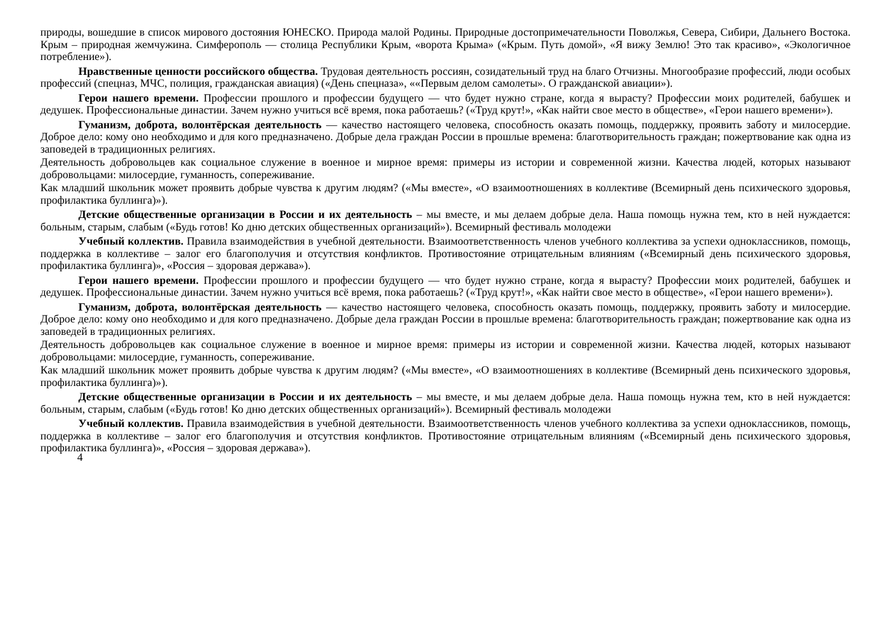природы, вошедшие в список мирового достояния ЮНЕСКО. Природа малой Родины. Природные достопримечательности Поволжья, Севера, Сибири, Дальнего Востока. Крым – природная жемчужина. Симферополь — столица Республики Крым, «ворота Крыма» («Крым. Путь домой», «Я вижу Землю! Это так красиво», «Экологичное потребление»).
Нравственные ценности российского общества. Трудовая деятельность россиян, созидательный труд на благо Отчизны. Многообразие профессий, люди особых профессий (спецназ, МЧС, полиция, гражданская авиация) («День спецназа», ««Первым делом самолеты». О гражданской авиации»).
Герои нашего времени. Профессии прошлого и профессии будущего — что будет нужно стране, когда я вырасту? Профессии моих родителей, бабушек и дедушек. Профессиональные династии. Зачем нужно учиться всё время, пока работаешь? («Труд крут!», «Как найти свое место в обществе», «Герои нашего времени»).
Гуманизм, доброта, волонтёрская деятельность — качество настоящего человека, способность оказать помощь, поддержку, проявить заботу и милосердие. Доброе дело: кому оно необходимо и для кого предназначено. Добрые дела граждан России в прошлые времена: благотворительность граждан; пожертвование как одна из заповедей в традиционных религиях.
Деятельность добровольцев как социальное служение в военное и мирное время: примеры из истории и современной жизни. Качества людей, которых называют добровольцами: милосердие, гуманность, сопереживание.
Как младший школьник может проявить добрые чувства к другим людям? («Мы вместе», «О взаимоотношениях в коллективе (Всемирный день психического здоровья, профилактика буллинга)»).
Детские общественные организации в России и их деятельность – мы вместе, и мы делаем добрые дела. Наша помощь нужна тем, кто в ней нуждается: больным, старым, слабым («Будь готов! Ко дню детских общественных организаций»). Всемирный фестиваль молодежи
Учебный коллектив. Правила взаимодействия в учебной деятельности. Взаимоответственность членов учебного коллектива за успехи одноклассников, помощь, поддержка в коллективе – залог его благополучия и отсутствия конфликтов. Противостояние отрицательным влияниям («Всемирный день психического здоровья, профилактика буллинга)», «Россия – здоровая держава»).
Герои нашего времени. Профессии прошлого и профессии будущего — что будет нужно стране, когда я вырасту? Профессии моих родителей, бабушек и дедушек. Профессиональные династии. Зачем нужно учиться всё время, пока работаешь? («Труд крут!», «Как найти свое место в обществе», «Герои нашего времени»).
Гуманизм, доброта, волонтёрская деятельность — качество настоящего человека, способность оказать помощь, поддержку, проявить заботу и милосердие. Доброе дело: кому оно необходимо и для кого предназначено. Добрые дела граждан России в прошлые времена: благотворительность граждан; пожертвование как одна из заповедей в традиционных религиях.
Деятельность добровольцев как социальное служение в военное и мирное время: примеры из истории и современной жизни. Качества людей, которых называют добровольцами: милосердие, гуманность, сопереживание.
Как младший школьник может проявить добрые чувства к другим людям? («Мы вместе», «О взаимоотношениях в коллективе (Всемирный день психического здоровья, профилактика буллинга)»).
Детские общественные организации в России и их деятельность – мы вместе, и мы делаем добрые дела. Наша помощь нужна тем, кто в ней нуждается: больным, старым, слабым («Будь готов! Ко дню детских общественных организаций»). Всемирный фестиваль молодежи
Учебный коллектив. Правила взаимодействия в учебной деятельности. Взаимоответственность членов учебного коллектива за успехи одноклассников, помощь, поддержка в коллективе – залог его благополучия и отсутствия конфликтов. Противостояние отрицательным влияниям («Всемирный день психического здоровья, профилактика буллинга)», «Россия – здоровая держава»).
4